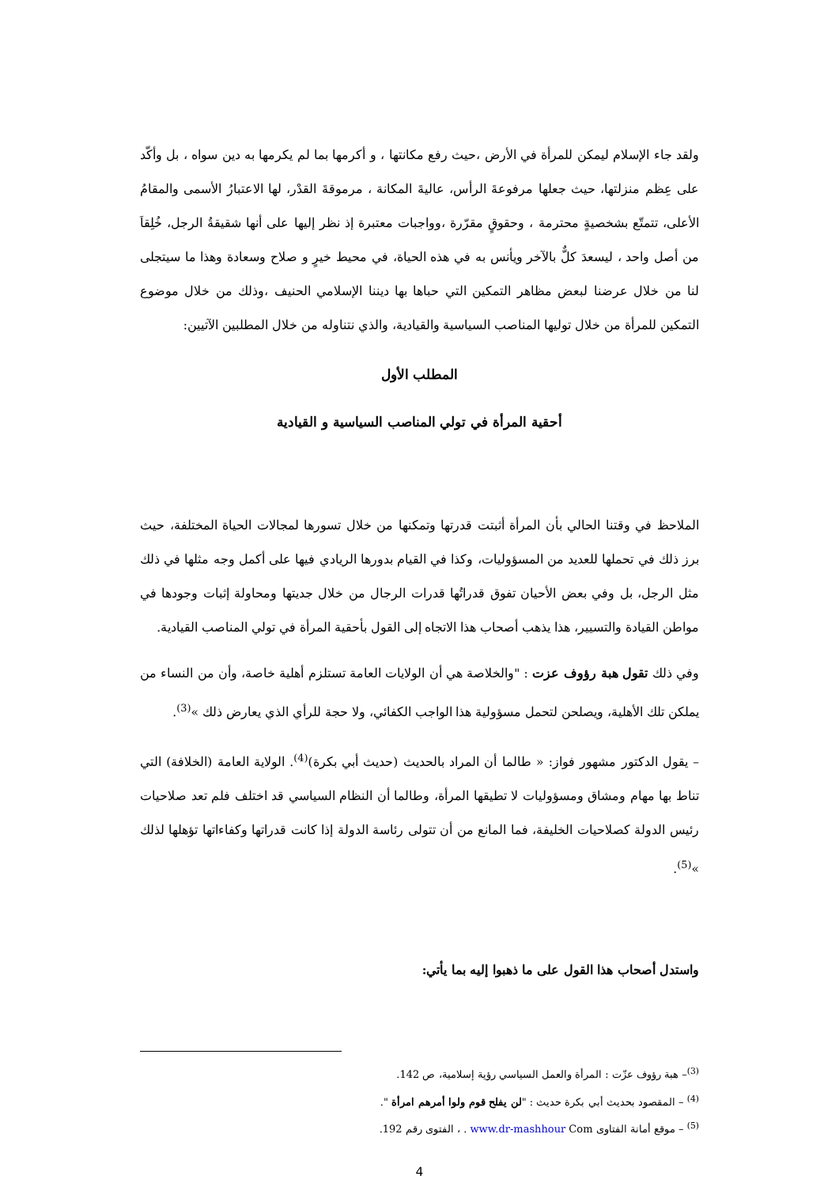ولقد جاء الإسلام ليمكن للمرأة في الأرض ،حيث رفع مكانتها ، و أكرمها بما لم يكرمها به دين سواه ، بل وأكّد على عِظم منزلتها، حيث جعلها مرفوعةَ الرأس، عاليةَ المكانة ، مرموقةَ القدْر، لها الاعتبارُ الأسمى والمقامُ الأعلى، تتمتّع بشخصيةٍ محترمة ، وحقوقٍ مقرّرة ،وواجبات معتبرة إذ نظر إليها على أنها شقيقةُ الرجل، خُلِقاَ من أصل واحد ، ليسعدَ كلٌّ بالآخر ويأنس به في هذه الحياة، في محيط خيرٍ و صلاح وسعادة وهذا ما سيتجلى لنا من خلال عرضنا لبعض مظاهر التمكين التي حباها بها ديننا الإسلامي الحنيف ،وذلك من خلال موضوع التمكين للمرأة من خلال توليها المناصب السياسية والقيادية، والذي نتناوله من خلال المطلبين الآتيين:
المطلب الأول
أحقية المرأة في تولي المناصب السياسية و القيادية
الملاحظ في وقتنا الحالي بأن المرأة أثبتت قدرتها وتمكنها من خلال تسورها لمجالات الحياة المختلفة، حيث برز ذلك في تحملها للعديد من المسؤوليات، وكذا في القيام بدورها الريادي فيها على أكمل وجه مثلها في ذلك مثل الرجل، بل وفي بعض الأحيان تفوق قدراتُها قدرات الرجال من خلال جديتها ومحاولة إثبات وجودها في مواطن القيادة والتسيير، هذا يذهب أصحاب هذا الاتجاه إلى القول بأحقية المرأة في تولي المناصب القيادية.
وفي ذلك تقول هبة رؤوف عزت : "والخلاصة هي أن الولايات العامة تستلزم أهلية خاصة، وأن من النساء من يملكن تلك الأهلية، ويصلحن لتحمل مسؤولية هذا الواجب الكفائي، ولا حجة للرأي الذي يعارض ذلك »<sup>(3)</sup>.
– يقول الدكتور مشهور فواز: « طالما أن المراد بالحديث (حديث أبي بكرة)<sup>(4)</sup>. الولاية العامة (الخلافة) التي تناط بها مهام ومشاق ومسؤوليات لا تطيقها المرأة، وطالما أن النظام السياسي قد اختلف فلم تعد صلاحيات رئيس الدولة كصلاحيات الخليفة، فما المانع من أن تتولى رئاسة الدولة إذا كانت قدراتها وكفاءاتها تؤهلها لذلك »<sup>(5)</sup>.
واستدل أصحاب هذا القول على ما ذهبوا إليه بما يأتي:
<sup>(3)</sup>– هبة رؤوف عزّت : المرأة والعمل السياسي رؤية إسلامية، ص 142.
<sup>(4)</sup> – المقصود بحديث أبي بكرة حديث : "لن يفلح قوم ولوا أمرهم امرأة ".
<sup>(5)</sup> – موقع أمانة الفتاوى www.dr-mashhour Com . ، الفتوى رقم 192.
4